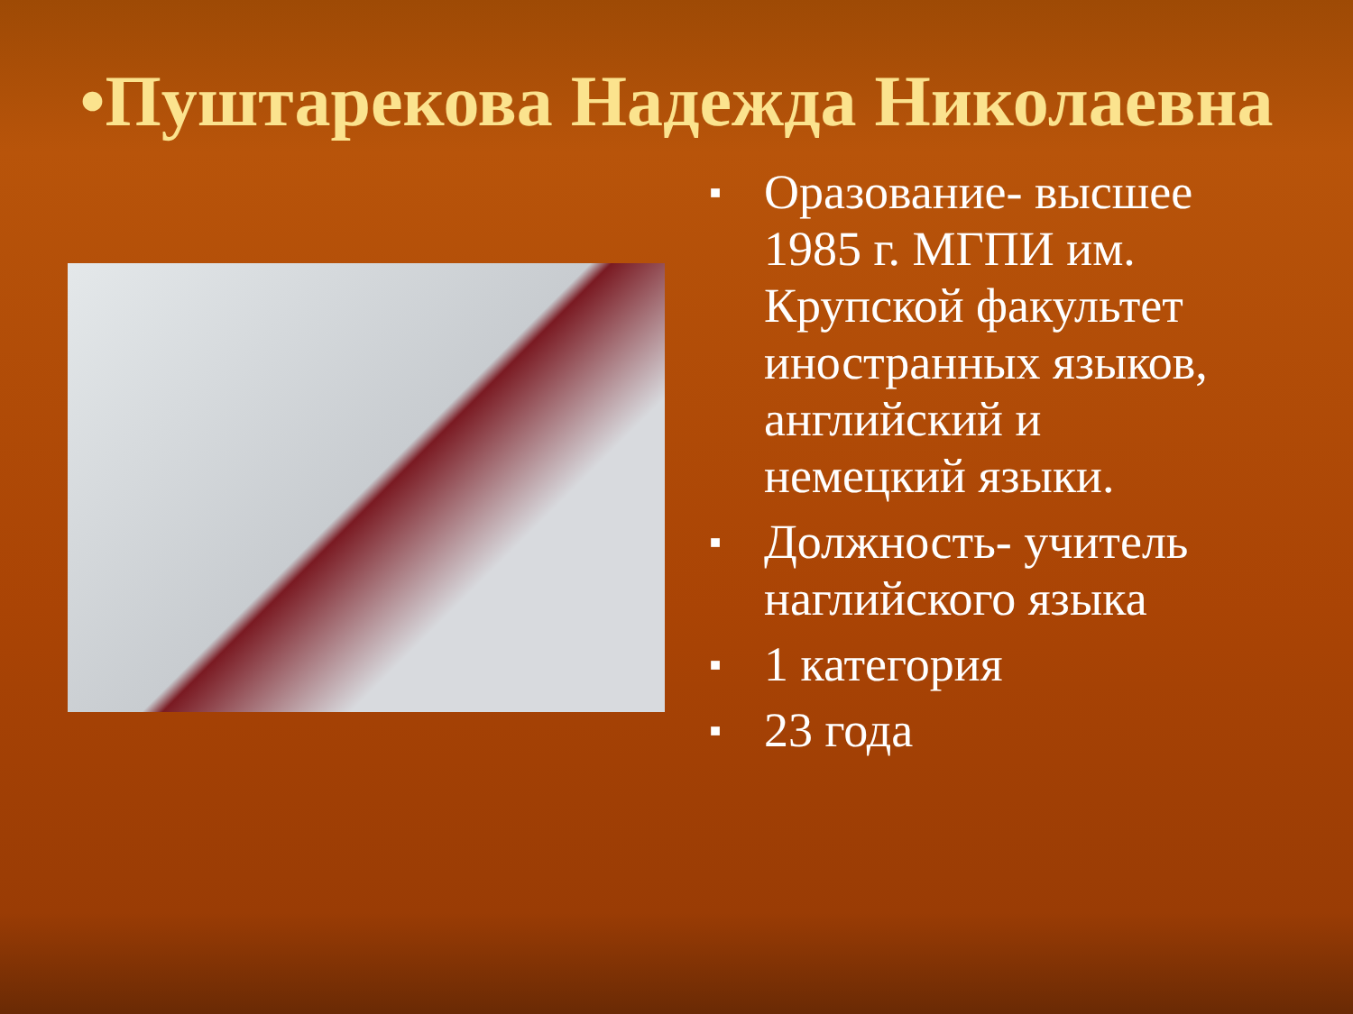•Пуштарекова Надежда Николаевна
■ Оразование- высшее 1985 г. МГПИ им. Крупской факультет иностранных языков, английский и немецкий языки.
■ Должность- учитель наглийского языка
■ 1 категория
■ 23 года